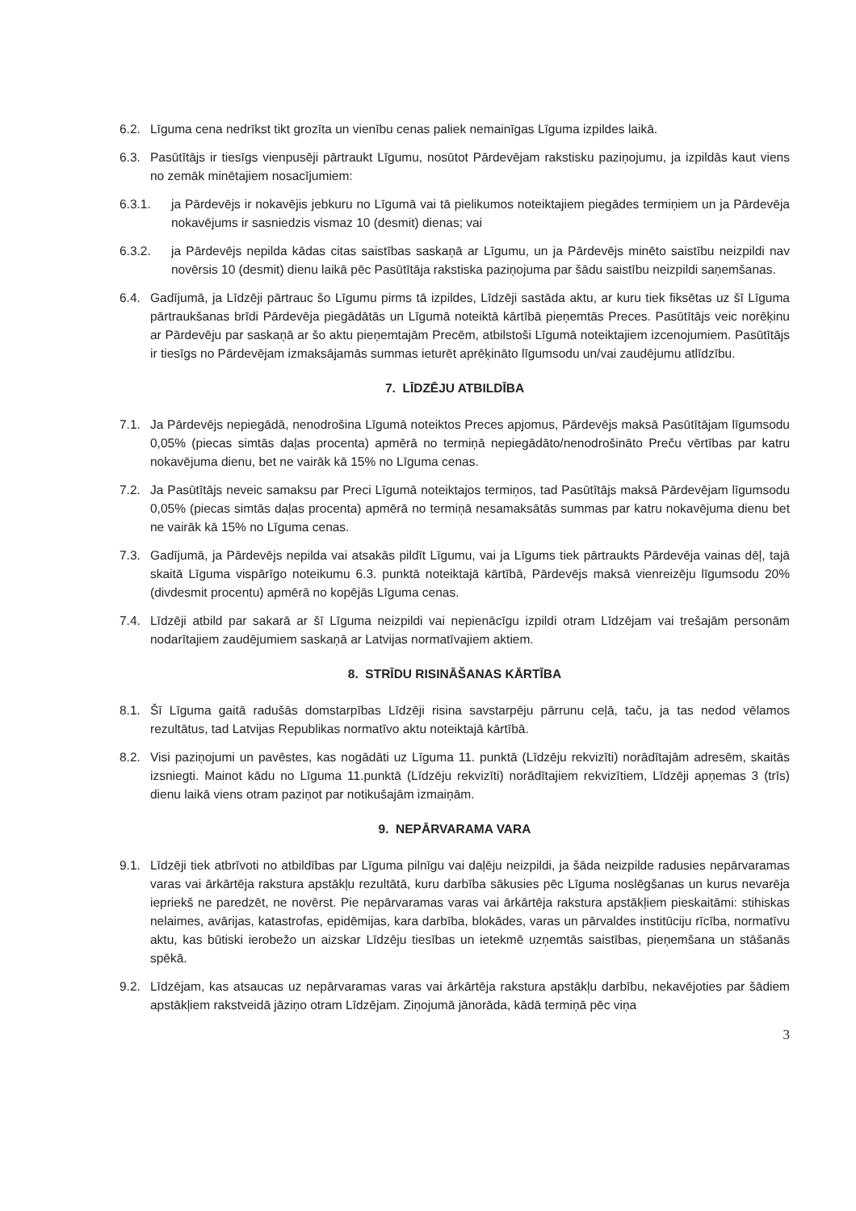6.2. Līguma cena nedrīkst tikt grozīta un vienību cenas paliek nemainīgas Līguma izpildes laikā.
6.3. Pasūtītājs ir tiesīgs vienpusēji pārtraukt Līgumu, nosūtot Pārdevējam rakstisku paziņojumu, ja izpildās kaut viens no zemāk minētajiem nosacījumiem:
6.3.1. ja Pārdevējs ir nokavējis jebkuru no Līgumā vai tā pielikumos noteiktajiem piegādes termiņiem un ja Pārdevēja nokavējums ir sasniedzis vismaz 10 (desmit) dienas; vai
6.3.2. ja Pārdevējs nepilda kādas citas saistības saskaņā ar Līgumu, un ja Pārdevējs minēto saistību neizpildi nav novērsis 10 (desmit) dienu laikā pēc Pasūtītāja rakstiska paziņojuma par šādu saistību neizpildi saņemšanas.
6.4. Gadījumā, ja Līdzēji pārtrauc šo Līgumu pirms tā izpildes, Līdzēji sastāda aktu, ar kuru tiek fiksētas uz šī Līguma pārtraukšanas brīdi Pārdevēja piegādātās un Līgumā noteiktā kārtībā pieņemtās Preces. Pasūtītājs veic norēķinu ar Pārdevēju par saskaņā ar šo aktu pieņemtajām Precēm, atbilstoši Līgumā noteiktajiem izcenojumiem. Pasūtītājs ir tiesīgs no Pārdevējam izmaksājamās summas ieturēt aprēķināto līgumsodu un/vai zaudējumu atlīdzību.
7. LĪDZĒJU ATBILDĪBA
7.1. Ja Pārdevējs nepiegādā, nenodrošina Līgumā noteiktos Preces apjomus, Pārdevējs maksā Pasūtītājam līgumsodu 0,05% (piecas simtās daļas procenta) apmērā no termiņā nepiegādāto/nenodrošināto Preču vērtības par katru nokavējuma dienu, bet ne vairāk kā 15% no Līguma cenas.
7.2. Ja Pasūtītājs neveic samaksu par Preci Līgumā noteiktajos termiņos, tad Pasūtītājs maksā Pārdevējam līgumsodu 0,05% (piecas simtās daļas procenta) apmērā no termiņā nesamaksātās summas par katru nokavējuma dienu bet ne vairāk kā 15% no Līguma cenas.
7.3. Gadījumā, ja Pārdevējs nepilda vai atsakās pildīt Līgumu, vai ja Līgums tiek pārtraukts Pārdevēja vainas dēļ, tajā skaitā Līguma vispārīgo noteikumu 6.3. punktā noteiktajā kārtībā, Pārdevējs maksā vienreizēju līgumsodu 20% (divdesmit procentu) apmērā no kopējās Līguma cenas.
7.4. Līdzēji atbild par sakarā ar šī Līguma neizpildi vai nepienācīgu izpildi otram Līdzējam vai trešajām personām nodarītajiem zaudējumiem saskaņā ar Latvijas normatīvajiem aktiem.
8. STRĪDU RISINĀŠANAS KĀRTĪBA
8.1. Šī Līguma gaitā radušās domstarpības Līdzēji risina savstarpēju pārrunu ceļā, taču, ja tas nedod vēlamos rezultātus, tad Latvijas Republikas normatīvo aktu noteiktajā kārtībā.
8.2. Visi paziņojumi un pavēstes, kas nogādāti uz Līguma 11. punktā (Līdzēju rekvizīti) norādītajām adresēm, skaitās izsniegti. Mainot kādu no Līguma 11.punktā (Līdzēju rekvizīti) norādītajiem rekvizītiem, Līdzēji apņemas 3 (trīs) dienu laikā viens otram paziņot par notikušajām izmaiņām.
9. NEPĀRVARAMA VARA
9.1. Līdzēji tiek atbrīvoti no atbildības par Līguma pilnīgu vai daļēju neizpildi, ja šāda neizpilde radusies nepārvaramas varas vai ārkārtēja rakstura apstākļu rezultātā, kuru darbība sākusies pēc Līguma noslēgšanas un kurus nevarēja iepriekš ne paredzēt, ne novērst. Pie nepārvaramas varas vai ārkārtēja rakstura apstākļiem pieskaitāmi: stihiskas nelaimes, avārijas, katastrofas, epidēmijas, kara darbība, blokādes, varas un pārvaldes institūciju rīcība, normatīvu aktu, kas būtiski ierobežo un aizskar Līdzēju tiesības un ietekmē uzņemtās saistības, pieņemšana un stāšanās spēkā.
9.2. Līdzējam, kas atsaucas uz nepārvaramas varas vai ārkārtēja rakstura apstākļu darbību, nekavējoties par šādiem apstākļiem rakstveidā jāziņo otram Līdzējam. Ziņojumā jānorāda, kādā termiņā pēc viņa
3